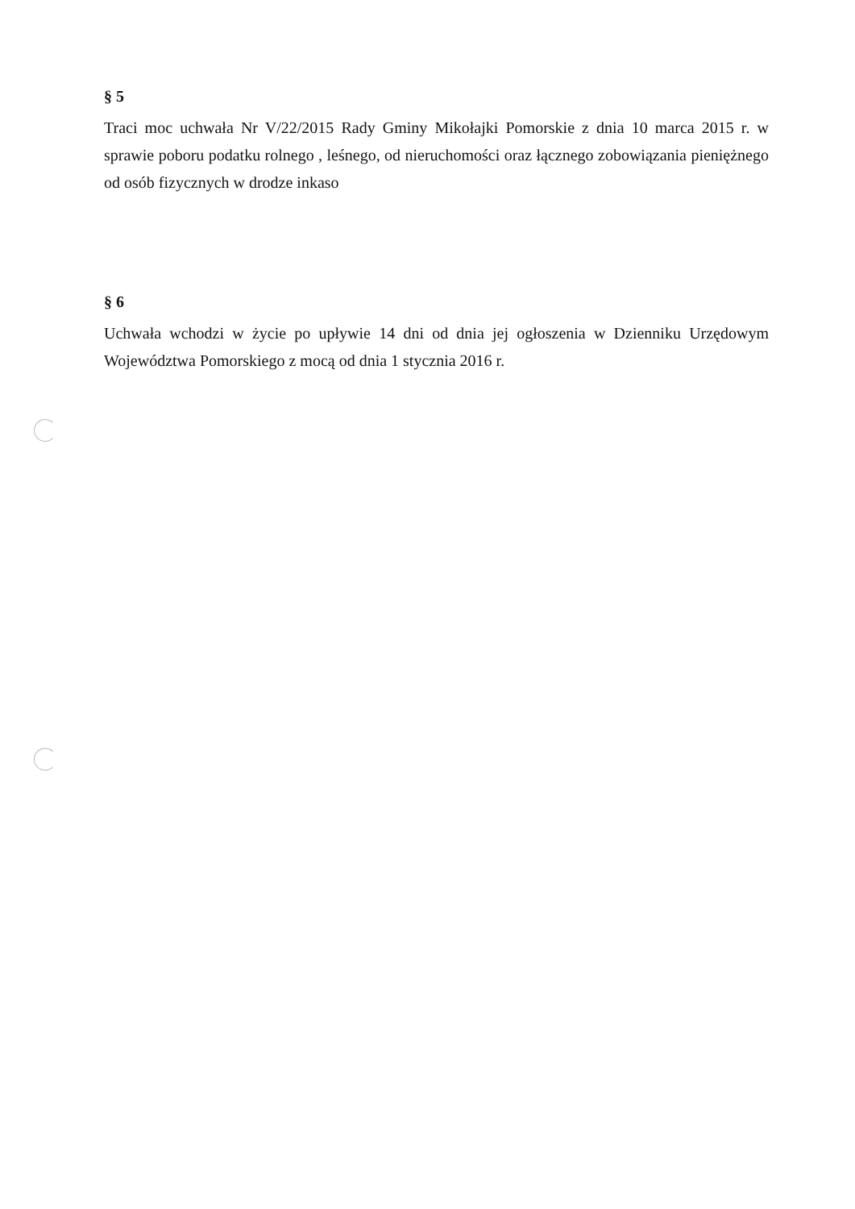§ 5
Traci moc uchwała Nr V/22/2015 Rady Gminy Mikołajki Pomorskie z dnia 10 marca 2015 r. w sprawie poboru podatku rolnego , leśnego, od nieruchomości oraz łącznego zobowiązania pieniężnego od osób fizycznych w drodze inkaso
§ 6
Uchwała wchodzi w życie po upływie 14 dni od dnia jej ogłoszenia w Dzienniku Urzędowym Województwa Pomorskiego z mocą od dnia 1 stycznia 2016 r.